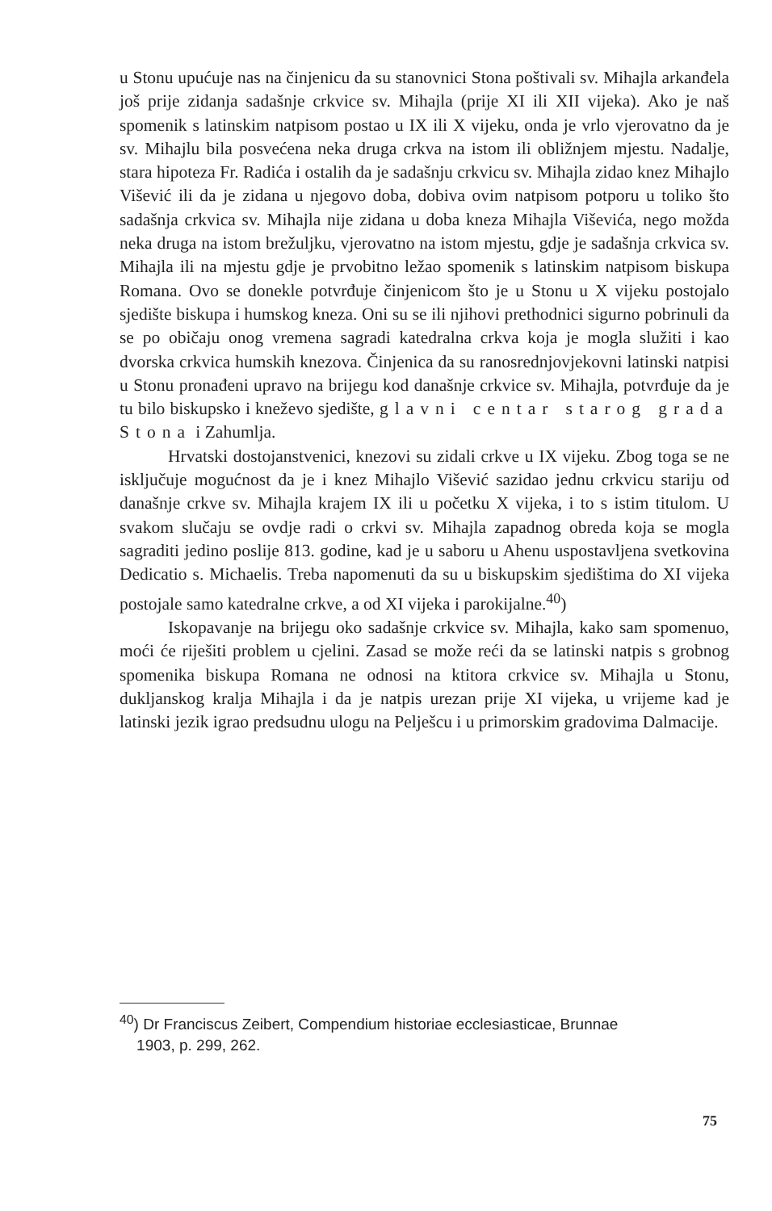u Stonu upućuje nas na činjenicu da su stanovnici Stona poštivali sv. Mihajla arkanđela još prije zidanja sadašnje crkvice sv. Mihajla (prije XI ili XII vijeka). Ako je naš spomenik s latinskim natpisom postao u IX ili X vijeku, onda je vrlo vjerovatno da je sv. Mihajlu bila posvećena neka druga crkva na istom ili obližnjem mjestu. Nadalje, stara hipoteza Fr. Radića i ostalih da je sadašnju crkvicu sv. Mihajla zidao knez Mihajlo Višević ili da je zidana u njegovo doba, dobiva ovim natpisom potporu u toliko što sadašnja crkvica sv. Mihajla nije zidana u doba kneza Mihajla Viševića, nego možda neka druga na istom brežuljku, vjerovatno na istom mjestu, gdje je sadašnja crkvica sv. Mihajla ili na mjestu gdje je prvobitno ležao spomenik s latinskim natpisom biskupa Romana. Ovo se donekle potvrđuje činjenicom što je u Stonu u X vijeku postojalo sjedište biskupa i humskog kneza. Oni su se ili njihovi prethodnici sigurno pobrinuli da se po običaju onog vremena sagradi katedralna crkva koja je mogla služiti i kao dvorska crkvica humskih knezova. Činjenica da su ranosrednjovjekovni latinski natpisi u Stonu pronađeni upravo na brijegu kod današnje crkvice sv. Mihajla, potvrđuje da je tu bilo biskupsko i kneževo sjedište, glavni centar starog grada Stona i Zahumlja.
Hrvatski dostojanstvenici, knezovi su zidali crkve u IX vijeku. Zbog toga se ne isključuje mogućnost da je i knez Mihajlo Višević sazidao jednu crkvicu stariju od današnje crkve sv. Mihajla krajem IX ili u početku X vijeka, i to s istim titulom. U svakom slučaju se ovdje radi o crkvi sv. Mihajla zapadnog obreda koja se mogla sagraditi jedino poslije 813. godine, kad je u saboru u Ahenu uspostavljena svetkovina Dedicatio s. Michaelis. Treba napomenuti da su u biskupskim sjedištima do XI vijeka postojale samo katedralne crkve, a od XI vijeka i parokijalne.<sup>40</sup>)
Iskopavanje na brijegu oko sadašnje crkvice sv. Mihajla, kako sam spomenuo, moći će riješiti problem u cjelini. Zasad se može reći da se latinski natpis s grobnog spomenika biskupa Romana ne odnosi na ktitora crkvice sv. Mihajla u Stonu, dukljanskog kralja Mihajla i da je natpis urezan prije XI vijeka, u vrijeme kad je latinski jezik igrao predsudnu ulogu na Pelješcu i u primorskim gradovima Dalmacije.
<sup>40</sup>) Dr Franciscus Zeibert, Compendium historiae ecclesiasticae, Brunnae
1903, p. 299, 262.
75